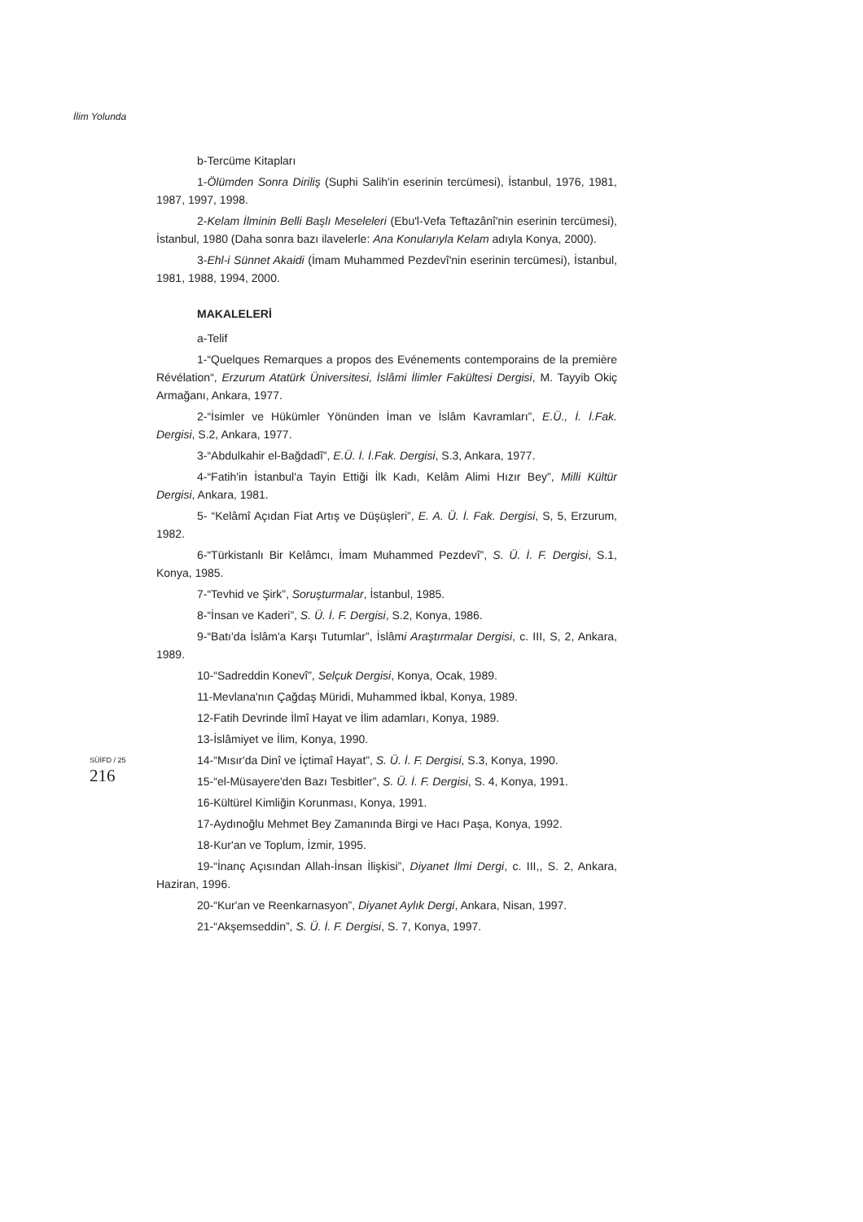İlim Yolunda
SÜİFD / 25
216
b-Tercüme Kitapları
1-Ölümden Sonra Diriliş (Suphi Salih'in eserinin tercümesi), İstanbul, 1976, 1981, 1987, 1997, 1998.
2-Kelam İlminin Belli Başlı Meseleleri (Ebu'l-Vefa Teftazânî'nin eserinin tercümesi), İstanbul, 1980 (Daha sonra bazı ilavelerle: Ana Konularıyla Kelam adıyla Konya, 2000).
3-Ehl-i Sünnet Akaidi (İmam Muhammed Pezdevî'nin eserinin tercümesi), İstanbul, 1981, 1988, 1994, 2000.
MAKALELERİ
a-Telif
1-“Quelques Remarques a propos des Evénements contemporains de la première Révélation“, Erzurum Atatürk Üniversitesi, İslâmi İlimler Fakültesi Dergisi, M. Tayyib Okiç Armağanı, Ankara, 1977.
2-“İsimler ve Hükümler Yönünden İman ve İslâm Kavramları”, E.Ü., İ. İ.Fak. Dergisi, S.2, Ankara, 1977.
3-“Abdulkahir el-Bağdadî”, E.Ü. İ. İ.Fak. Dergisi, S.3, Ankara, 1977.
4-“Fatih'in İstanbul'a Tayin Ettiği İlk Kadı, Kelâm Alimi Hızır Bey”, Milli Kültür Dergisi, Ankara, 1981.
5- “Kelâmî Açıdan Fiat Artış ve Düşüşleri”, E. A. Ü. İ. Fak. Dergisi, S, 5, Erzurum, 1982.
6-“Türkistanlı Bir Kelâmcı, İmam Muhammed Pezdevî”, S. Ü. İ. F. Dergisi, S.1, Konya, 1985.
7-“Tevhid ve Şirk”, Soruşturmalar, İstanbul, 1985.
8-“İnsan ve Kaderi”, S. Ü. İ. F. Dergisi, S.2, Konya, 1986.
9-“Batı'da İslâm'a Karşı Tutumlar”, İslâmi Araştırmalar Dergisi, c. III, S, 2, Ankara, 1989.
10-“Sadreddin Konevî”, Selçuk Dergisi, Konya, Ocak, 1989.
11-Mevlana'nın Çağdaş Müridi, Muhammed İkbal, Konya, 1989.
12-Fatih Devrinde İlmî Hayat ve İlim adamları, Konya, 1989.
13-İslâmiyet ve İlim, Konya, 1990.
14-“Mısır'da Dinî ve İçtimaî Hayat”, S. Ü. İ. F. Dergisi, S.3, Konya, 1990.
15-“el-Müsayere'den Bazı Tesbitler”, S. Ü. İ. F. Dergisi, S. 4, Konya, 1991.
16-Kültürel Kimliğin Korunması, Konya, 1991.
17-Aydınoğlu Mehmet Bey Zamanında Birgi ve Hacı Paşa, Konya, 1992.
18-Kur'an ve Toplum, İzmir, 1995.
19-“İnanç Açısından Allah-İnsan İlişkisi”, Diyanet İlmi Dergi, c. III,, S. 2, Ankara, Haziran, 1996.
20-“Kur'an ve Reenkarnasyon”, Diyanet Aylık Dergi, Ankara, Nisan, 1997.
21-“Akşemseddin”, S. Ü. İ. F. Dergisi, S. 7, Konya, 1997.